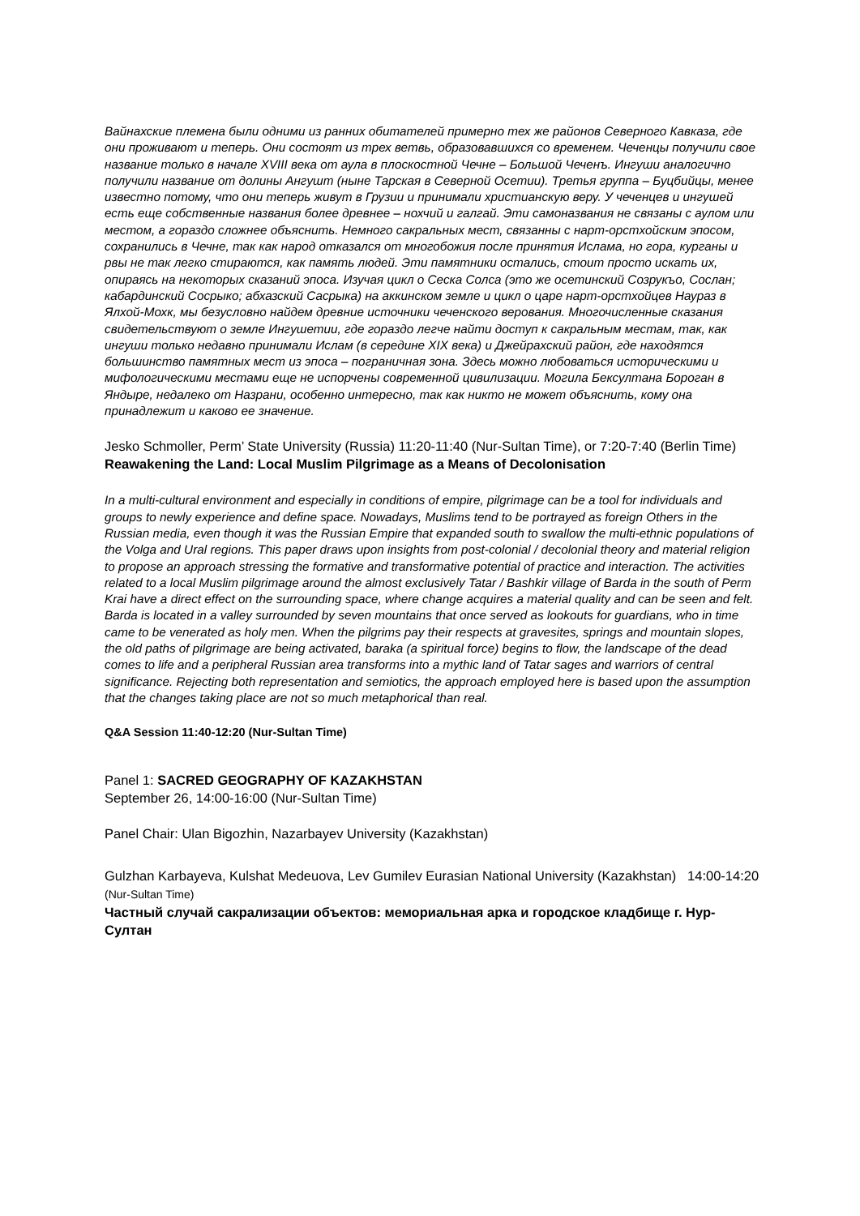Вайнахские племена были одними из ранних обитателей примерно тех же районов Северного Кавказа, где они проживают и теперь. Они состоят из трех ветвь, образовавшихся со временем. Чеченцы получили свое название только в начале XVIII века от аула в плоскостной Чечне – Большой Чеченъ. Ингуши аналогично получили название от долины Ангушт (ныне Тарская в Северной Осетии). Третья группа – Буцбийцы, менее известно потому, что они теперь живут в Грузии и принимали христианскую веру. У чеченцев и ингушей есть еще собственные названия более древнее – нохчий и галгай. Эти самоназвания не связаны с аулом или местом, а гораздо сложнее объяснить. Немного сакральных мест, связанны с нарт-орстхойским эпосом, сохранились в Чечне, так как народ отказался от многобожия после принятия Ислама, но гора, курганы и рвы не так легко стираются, как память людей. Эти памятники остались, стоит просто искать их, опираясь на некоторых сказаний эпоса. Изучая цикл о Сеска Солса (это же осетинский Созрукъо, Сослан; кабардинский Сосрыко; абхазский Сасрыка) на аккинском земле и цикл о царе нарт-орстхойцев Наураз в Ялхой-Мохк, мы безусловно найдем древние источники чеченского верования. Многочисленные сказания свидетельствуют о земле Ингушетии, где гораздо легче найти доступ к сакральным местам, так, как ингуши только недавно принимали Ислам (в середине XIX века) и Джейрахский район, где находятся большинство памятных мест из эпоса – пограничная зона. Здесь можно любоваться историческими и мифологическими местами еще не испорчены современной цивилизации. Могила Бексултана Бороган в Яндыре, недалеко от Назрани, особенно интересно, так как никто не может объяснить, кому она принадлежит и каково ее значение.
Jesko Schmoller, Perm’ State University (Russia) 11:20-11:40 (Nur-Sultan Time), or 7:20-7:40 (Berlin Time)
Reawakening the Land: Local Muslim Pilgrimage as a Means of Decolonisation
In a multi-cultural environment and especially in conditions of empire, pilgrimage can be a tool for individuals and groups to newly experience and define space. Nowadays, Muslims tend to be portrayed as foreign Others in the Russian media, even though it was the Russian Empire that expanded south to swallow the multi-ethnic populations of the Volga and Ural regions. This paper draws upon insights from post-colonial / decolonial theory and material religion to propose an approach stressing the formative and transformative potential of practice and interaction. The activities related to a local Muslim pilgrimage around the almost exclusively Tatar / Bashkir village of Barda in the south of Perm Krai have a direct effect on the surrounding space, where change acquires a material quality and can be seen and felt. Barda is located in a valley surrounded by seven mountains that once served as lookouts for guardians, who in time came to be venerated as holy men. When the pilgrims pay their respects at gravesites, springs and mountain slopes, the old paths of pilgrimage are being activated, baraka (a spiritual force) begins to flow, the landscape of the dead comes to life and a peripheral Russian area transforms into a mythic land of Tatar sages and warriors of central significance. Rejecting both representation and semiotics, the approach employed here is based upon the assumption that the changes taking place are not so much metaphorical than real.
Q&A Session 11:40-12:20 (Nur-Sultan Time)
Panel 1: SACRED GEOGRAPHY OF KAZAKHSTAN
September 26, 14:00-16:00 (Nur-Sultan Time)
Panel Chair: Ulan Bigozhin, Nazarbayev University (Kazakhstan)
Gulzhan Karbayeva, Kulshat Medeuova, Lev Gumilev Eurasian National University (Kazakhstan) 14:00-14:20 (Nur-Sultan Time)
Частный случай сакрализации объектов: мемориальная арка и городское кладбище г. Нур-Султан